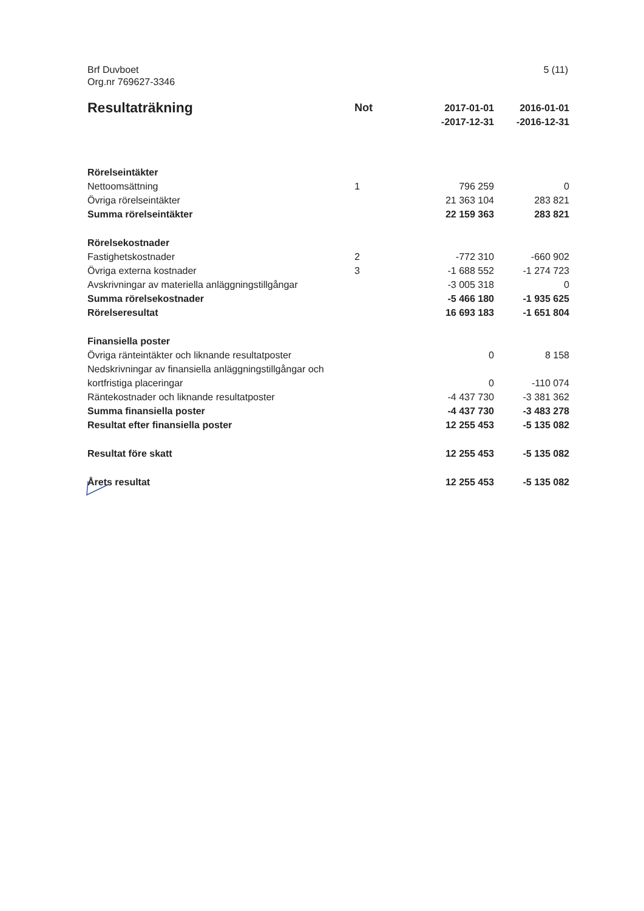Brf Duvboet
Org.nr 769627-3346
5 (11)
| Resultaträkning | Not | 2017-01-01 -2017-12-31 | 2016-01-01 -2016-12-31 |
| --- | --- | --- | --- |
| Rörelseintäkter | | | |
| Nettoomsättning | 1 | 796 259 | 0 |
| Övriga rörelseintäkter | | 21 363 104 | 283 821 |
| Summa rörelseintäkter | | 22 159 363 | 283 821 |
| Rörelsekostnader | | | |
| Fastighetskostnader | 2 | -772 310 | -660 902 |
| Övriga externa kostnader | 3 | -1 688 552 | -1 274 723 |
| Avskrivningar av materiella anläggningstillgångar | | -3 005 318 | 0 |
| Summa rörelsekostnader | | -5 466 180 | -1 935 625 |
| Rörelseresultat | | 16 693 183 | -1 651 804 |
| Finansiella poster | | | |
| Övriga ränteintäkter och liknande resultatposter | | 0 | 8 158 |
| Nedskrivningar av finansiella anläggningstillgångar och kortfristiga placeringar | | 0 | -110 074 |
| Räntekostnader och liknande resultatposter | | -4 437 730 | -3 381 362 |
| Summa finansiella poster | | -4 437 730 | -3 483 278 |
| Resultat efter finansiella poster | | 12 255 453 | -5 135 082 |
| Resultat före skatt | | 12 255 453 | -5 135 082 |
| Årets resultat | | 12 255 453 | -5 135 082 |